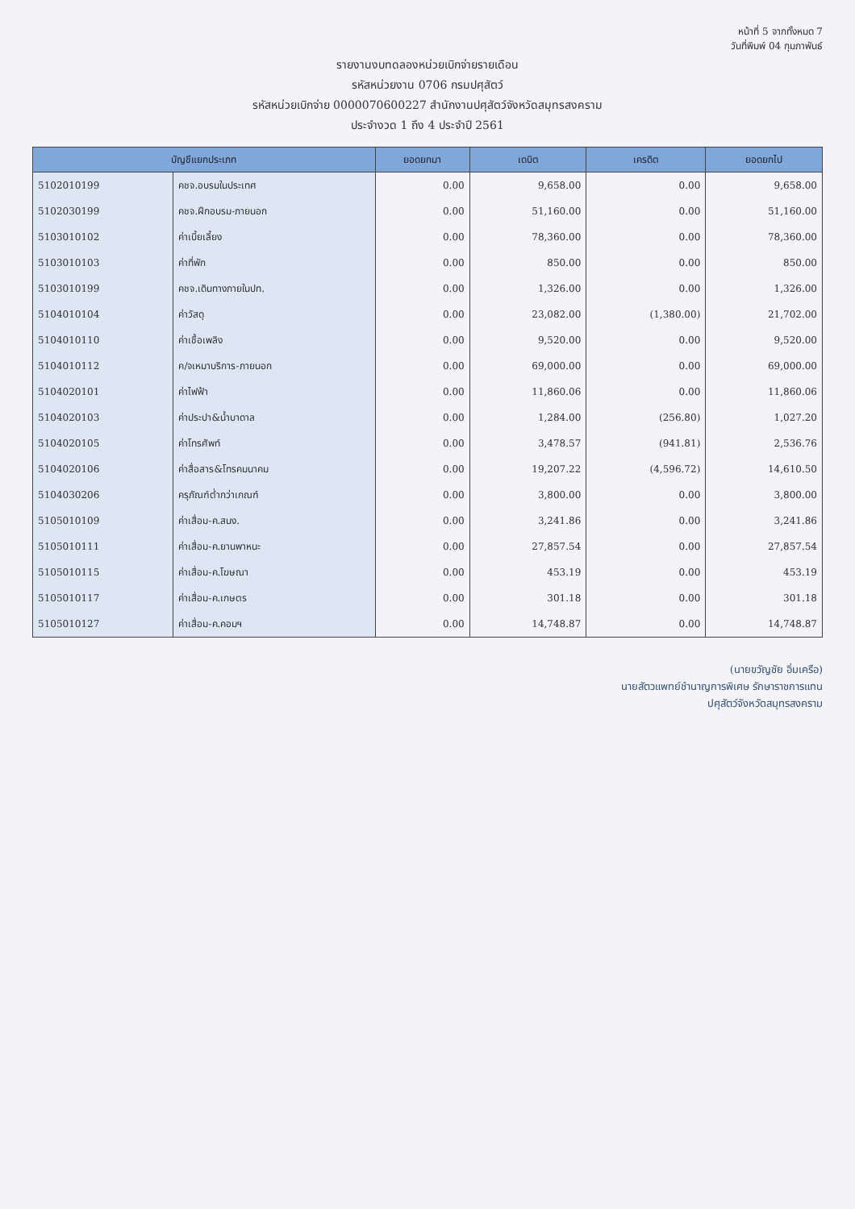หน้าที่ 5 จากทั้งหมด 7
วันที่พิมพ์ 04 กุมภาพันธ์
รายงานงบทดลองหน่วยเบิกจ่ายรายเดือน
รหัสหน่วยงาน 0706 กรมปศุสัตว์
รหัสหน่วยเบิกจ่าย 0000070600227 สำนักงานปศุสัตว์จังหวัดสมุทรสงคราม
ประจำงวด 1 ถึง 4 ประจำปี 2561
| บัญชีแยกประเภท | | ยอดยกมา | เดบิต | เครดิต | ยอดยกไป |
| --- | --- | --- | --- | --- | --- |
| 5102010199 | คชจ.อบรมในประเทศ | 0.00 | 9,658.00 | 0.00 | 9,658.00 |
| 5102030199 | คชจ.ฝึกอบรม-ภายนอก | 0.00 | 51,160.00 | 0.00 | 51,160.00 |
| 5103010102 | ค่าเบี้ยเลี้ยง | 0.00 | 78,360.00 | 0.00 | 78,360.00 |
| 5103010103 | ค่าที่พัก | 0.00 | 850.00 | 0.00 | 850.00 |
| 5103010199 | คชจ.เดินทางภายในปท. | 0.00 | 1,326.00 | 0.00 | 1,326.00 |
| 5104010104 | ค่าวัสดุ | 0.00 | 23,082.00 | (1,380.00) | 21,702.00 |
| 5104010110 | ค่าเชื้อเพลิง | 0.00 | 9,520.00 | 0.00 | 9,520.00 |
| 5104010112 | ค/จเหมาบริการ-ภายนอก | 0.00 | 69,000.00 | 0.00 | 69,000.00 |
| 5104020101 | ค่าไฟฟ้า | 0.00 | 11,860.06 | 0.00 | 11,860.06 |
| 5104020103 | ค่าประปา&น้ำบาดาล | 0.00 | 1,284.00 | (256.80) | 1,027.20 |
| 5104020105 | ค่าโทรศัพท์ | 0.00 | 3,478.57 | (941.81) | 2,536.76 |
| 5104020106 | ค่าสื่อสาร&โทรคมนาคม | 0.00 | 19,207.22 | (4,596.72) | 14,610.50 |
| 5104030206 | ครุภัณฑ์ต่ำกว่าเกณฑ์ | 0.00 | 3,800.00 | 0.00 | 3,800.00 |
| 5105010109 | ค่าเสื่อม-ค.สนง. | 0.00 | 3,241.86 | 0.00 | 3,241.86 |
| 5105010111 | ค่าเสื่อม-ค.ยานพาหนะ | 0.00 | 27,857.54 | 0.00 | 27,857.54 |
| 5105010115 | ค่าเสื่อม-ค.โฆษณา | 0.00 | 453.19 | 0.00 | 453.19 |
| 5105010117 | ค่าเสื่อม-ค.เกษตร | 0.00 | 301.18 | 0.00 | 301.18 |
| 5105010127 | ค่าเสื่อม-ค.คอมฯ | 0.00 | 14,748.87 | 0.00 | 14,748.87 |
(นายขวัญชัย อิ่มเครือ)
นายสัตวแพทย์ชำนาญการพิเศษ รักษาราชการแทน
ปศุสัตว์จังหวัดสมุทรสงคราม